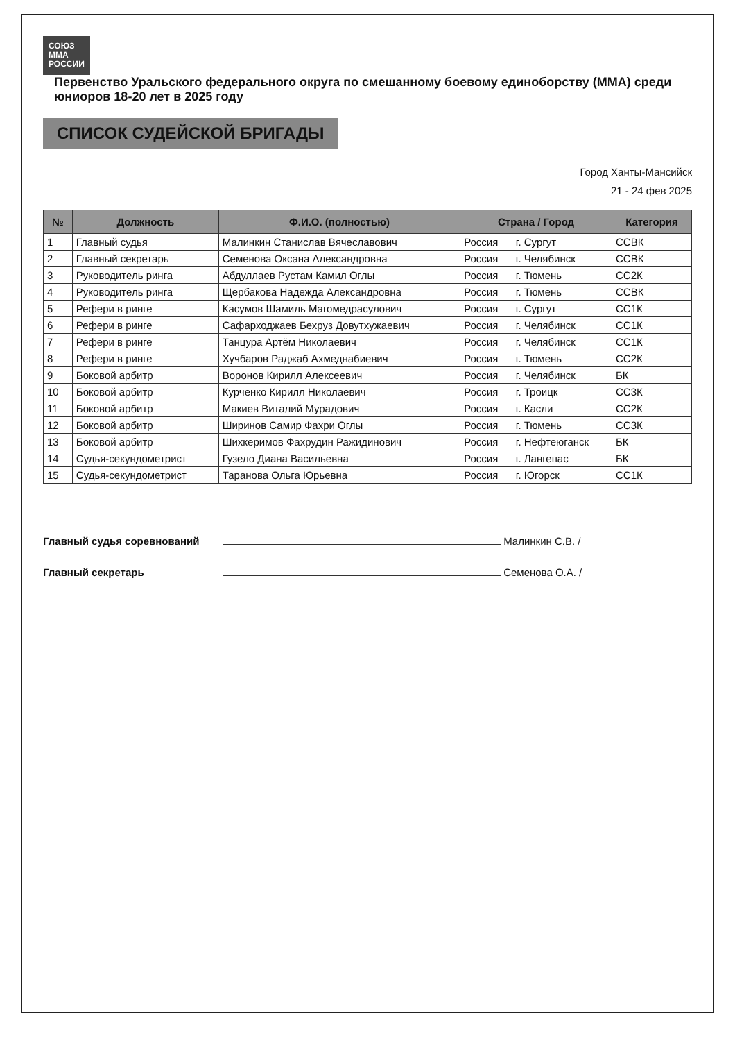СОЮЗ
ММА
РОССИИ
Первенство Уральского федерального округа по смешанному боевому единоборству (ММА) среди юниоров 18-20 лет в 2025 году
СПИСОК СУДЕЙСКОЙ БРИГАДЫ
Город Ханты-Мансийск
21 - 24 фев 2025
| № | Должность | Ф.И.О. (полностью) | Страна / Город | | Категория |
| --- | --- | --- | --- | --- | --- |
| 1 | Главный судья | Малинкин Станислав Вячеславович | Россия | г. Сургут | ССВК |
| 2 | Главный секретарь | Семенова Оксана Александровна | Россия | г. Челябинск | ССВК |
| 3 | Руководитель ринга | Абдуллаев Рустам Камил Оглы | Россия | г. Тюмень | СС2К |
| 4 | Руководитель ринга | Щербакова Надежда Александровна | Россия | г. Тюмень | ССВК |
| 5 | Рефери в ринге | Касумов Шамиль Магомедрасулович | Россия | г. Сургут | СС1К |
| 6 | Рефери в ринге | Сафарходжаев Бехруз Довутхужаевич | Россия | г. Челябинск | СС1К |
| 7 | Рефери в ринге | Танцура Артём Николаевич | Россия | г. Челябинск | СС1К |
| 8 | Рефери в ринге | Хучбаров Раджаб Ахмеднабиевич | Россия | г. Тюмень | СС2К |
| 9 | Боковой арбитр | Воронов Кирилл Алексеевич | Россия | г. Челябинск | БК |
| 10 | Боковой арбитр | Курченко Кирилл Николаевич | Россия | г. Троицк | СС3К |
| 11 | Боковой арбитр | Макиев Виталий Мурадович | Россия | г. Касли | СС2К |
| 12 | Боковой арбитр | Ширинов Самир Фахри Оглы | Россия | г. Тюмень | СС3К |
| 13 | Боковой арбитр | Шихкеримов Фахрудин Ражидинович | Россия | г. Нефтеюганск | БК |
| 14 | Судья-секундометрист | Гузело Диана Васильевна | Россия | г. Лангепас | БК |
| 15 | Судья-секундометрист | Таранова Ольга Юрьевна | Россия | г. Югорск | СС1К |
Главный судья соревнований Малинкин С.В. /
Главный секретарь Семенова О.А. /